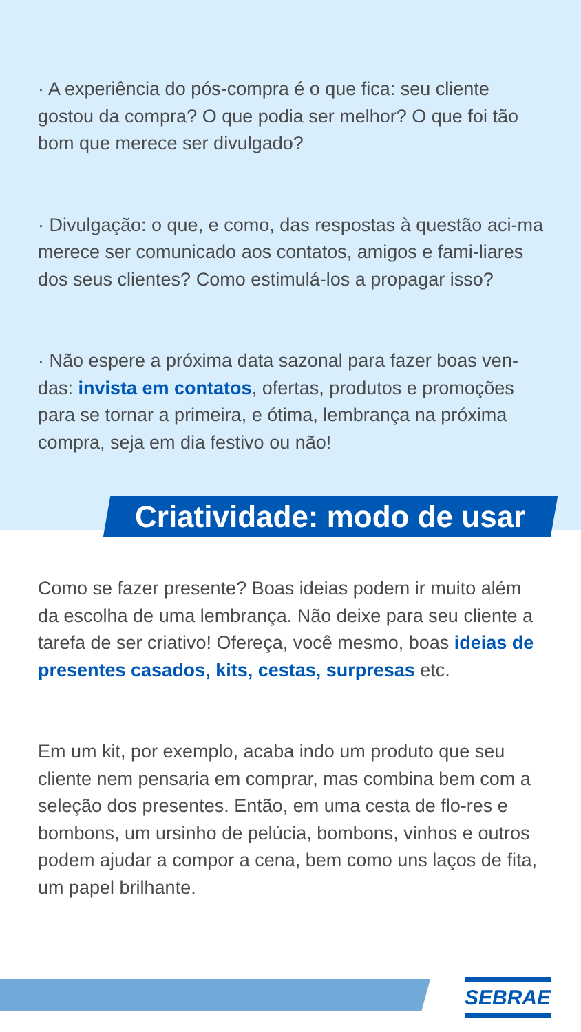· A experiência do pós-compra é o que fica: seu cliente gostou da compra? O que podia ser melhor? O que foi tão bom que merece ser divulgado?
· Divulgação: o que, e como, das respostas à questão aci-ma merece ser comunicado aos contatos, amigos e fami-liares dos seus clientes? Como estimulá-los a propagar isso?
· Não espere a próxima data sazonal para fazer boas ven-das: invista em contatos, ofertas, produtos e promoções para se tornar a primeira, e ótima, lembrança na próxima compra, seja em dia festivo ou não!
Criatividade: modo de usar
Como se fazer presente? Boas ideias podem ir muito além da escolha de uma lembrança. Não deixe para seu cliente a tarefa de ser criativo! Ofereça, você mesmo, boas ideias de presentes casados, kits, cestas, surpresas etc.
Em um kit, por exemplo, acaba indo um produto que seu cliente nem pensaria em comprar, mas combina bem com a seleção dos presentes. Então, em uma cesta de flo-res e bombons, um ursinho de pelúcia, bombons, vinhos e outros podem ajudar a compor a cena, bem como uns laços de fita, um papel brilhante.
SEBRAE